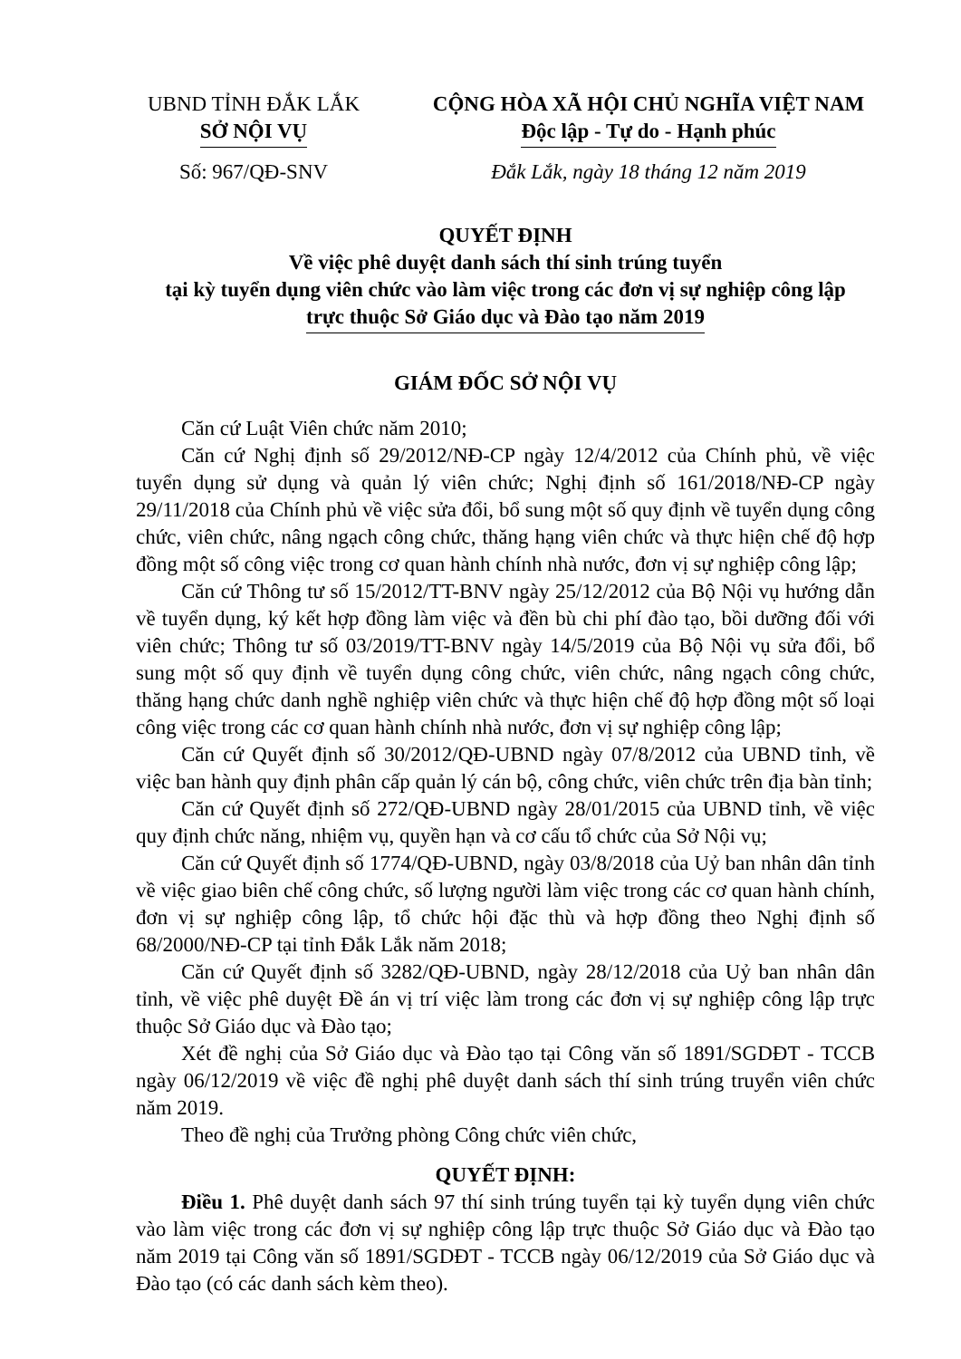UBND TỈNH ĐẮK LẮK
SỞ NỘI VỤ
CỘNG HÒA XÃ HỘI CHỦ NGHĨA VIỆT NAM
Độc lập - Tự do - Hạnh phúc
Số: 967/QĐ-SNV Đắk Lắk, ngày 18 tháng 12 năm 2019
QUYẾT ĐỊNH
Về việc phê duyệt danh sách thí sinh trúng tuyển
tại kỳ tuyển dụng viên chức vào làm việc trong các đơn vị sự nghiệp công lập
trực thuộc Sở Giáo dục và Đào tạo năm 2019
GIÁM ĐỐC SỞ NỘI VỤ
Căn cứ Luật Viên chức năm 2010;
Căn cứ Nghị định số 29/2012/NĐ-CP ngày 12/4/2012 của Chính phủ, về việc tuyển dụng sử dụng và quản lý viên chức; Nghị định số 161/2018/NĐ-CP ngày 29/11/2018 của Chính phủ về việc sửa đổi, bổ sung một số quy định về tuyển dụng công chức, viên chức, nâng ngạch công chức, thăng hạng viên chức và thực hiện chế độ hợp đồng một số công việc trong cơ quan hành chính nhà nước, đơn vị sự nghiệp công lập;
Căn cứ Thông tư số 15/2012/TT-BNV ngày 25/12/2012 của Bộ Nội vụ hướng dẫn về tuyển dụng, ký kết hợp đồng làm việc và đền bù chi phí đào tạo, bồi dưỡng đối với viên chức; Thông tư số 03/2019/TT-BNV ngày 14/5/2019 của Bộ Nội vụ sửa đổi, bổ sung một số quy định về tuyển dụng công chức, viên chức, nâng ngạch công chức, thăng hạng chức danh nghề nghiệp viên chức và thực hiện chế độ hợp đồng một số loại công việc trong các cơ quan hành chính nhà nước, đơn vị sự nghiệp công lập;
Căn cứ Quyết định số 30/2012/QĐ-UBND ngày 07/8/2012 của UBND tỉnh, về việc ban hành quy định phân cấp quản lý cán bộ, công chức, viên chức trên địa bàn tỉnh;
Căn cứ Quyết định số 272/QĐ-UBND ngày 28/01/2015 của UBND tỉnh, về việc quy định chức năng, nhiệm vụ, quyền hạn và cơ cấu tổ chức của Sở Nội vụ;
Căn cứ Quyết định số 1774/QĐ-UBND, ngày 03/8/2018 của Uỷ ban nhân dân tỉnh về việc giao biên chế công chức, số lượng người làm việc trong các cơ quan hành chính, đơn vị sự nghiệp công lập, tổ chức hội đặc thù và hợp đồng theo Nghị định số 68/2000/NĐ-CP tại tỉnh Đắk Lắk năm 2018;
Căn cứ Quyết định số 3282/QĐ-UBND, ngày 28/12/2018 của Uỷ ban nhân dân tỉnh, về việc phê duyệt Đề án vị trí việc làm trong các đơn vị sự nghiệp công lập trực thuộc Sở Giáo dục và Đào tạo;
Xét đề nghị của Sở Giáo dục và Đào tạo tại Công văn số 1891/SGDĐT - TCCB ngày 06/12/2019 về việc đề nghị phê duyệt danh sách thí sinh trúng truyển viên chức năm 2019.
Theo đề nghị của Trưởng phòng Công chức viên chức,
QUYẾT ĐỊNH:
Điều 1. Phê duyệt danh sách 97 thí sinh trúng tuyển tại kỳ tuyển dụng viên chức vào làm việc trong các đơn vị sự nghiệp công lập trực thuộc Sở Giáo dục và Đào tạo năm 2019 tại Công văn số 1891/SGDĐT - TCCB ngày 06/12/2019 của Sở Giáo dục và Đào tạo (có các danh sách kèm theo).